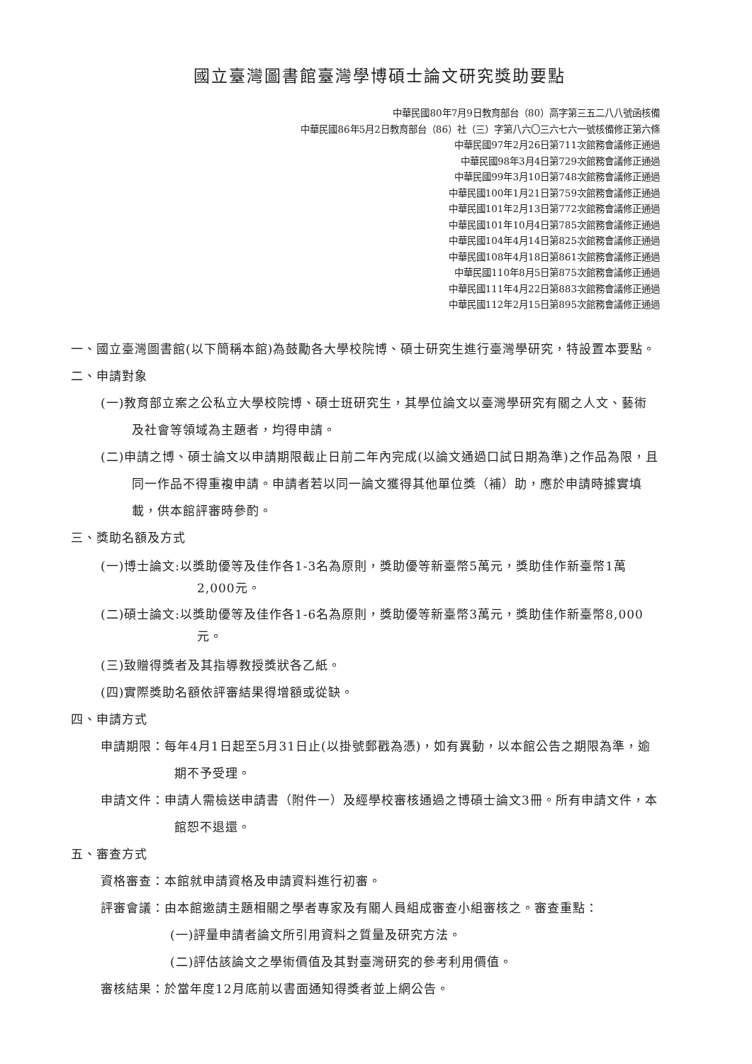國立臺灣圖書館臺灣學博碩士論文研究獎助要點
中華民國80年7月9日教育部台（80）高字第三五二八八號函核備
中華民國86年5月2日教育部台（86）社（三）字第八六〇三六七六一號核備修正第六條
中華民國97年2月26日第711次館務會議修正通過
中華民國98年3月4日第729次館務會議修正通過
中華民國99年3月10日第748次館務會議修正通過
中華民國100年1月21日第759次館務會議修正通過
中華民國101年2月13日第772次館務會議修正通過
中華民國101年10月4日第785次館務會議修正通過
中華民國104年4月14日第825次館務會議修正通過
中華民國108年4月18日第861次館務會議修正通過
中華民國110年8月5日第875次館務會議修正通過
中華民國111年4月22日第883次館務會議修正通過
中華民國112年2月15日第895次館務會議修正通過
一、國立臺灣圖書館(以下簡稱本館)為鼓勵各大學校院博、碩士研究生進行臺灣學研究，特設置本要點。
二、申請對象
(一)教育部立案之公私立大學校院博、碩士班研究生，其學位論文以臺灣學研究有關之人文、藝術及社會等領域為主題者，均得申請。
(二)申請之博、碩士論文以申請期限截止日前二年內完成(以論文通過口試日期為準)之作品為限，且同一作品不得重複申請。申請者若以同一論文獲得其他單位獎（補）助，應於申請時據實填載，供本館評審時參酌。
三、獎助名額及方式
(一)博士論文:以獎助優等及佳作各1-3名為原則，獎助優等新臺幣5萬元，獎助佳作新臺幣1萬2,000元。
(二)碩士論文:以獎助優等及佳作各1-6名為原則，獎助優等新臺幣3萬元，獎助佳作新臺幣8,000元。
(三)致贈得獎者及其指導教授獎狀各乙紙。
(四)實際獎助名額依評審結果得增額或從缺。
四、申請方式
申請期限：每年4月1日起至5月31日止(以掛號郵戳為憑)，如有異動，以本館公告之期限為準，逾期不予受理。
申請文件：申請人需檢送申請書（附件一）及經學校審核通過之博碩士論文3冊。所有申請文件，本館恕不退還。
五、審查方式
資格審查：本館就申請資格及申請資料進行初審。
評審會議：由本館邀請主題相關之學者專家及有關人員組成審查小組審核之。審查重點：
(一)評量申請者論文所引用資料之質量及研究方法。
(二)評估該論文之學術價值及其對臺灣研究的參考利用價值。
審核結果：於當年度12月底前以書面通知得獎者並上網公告。